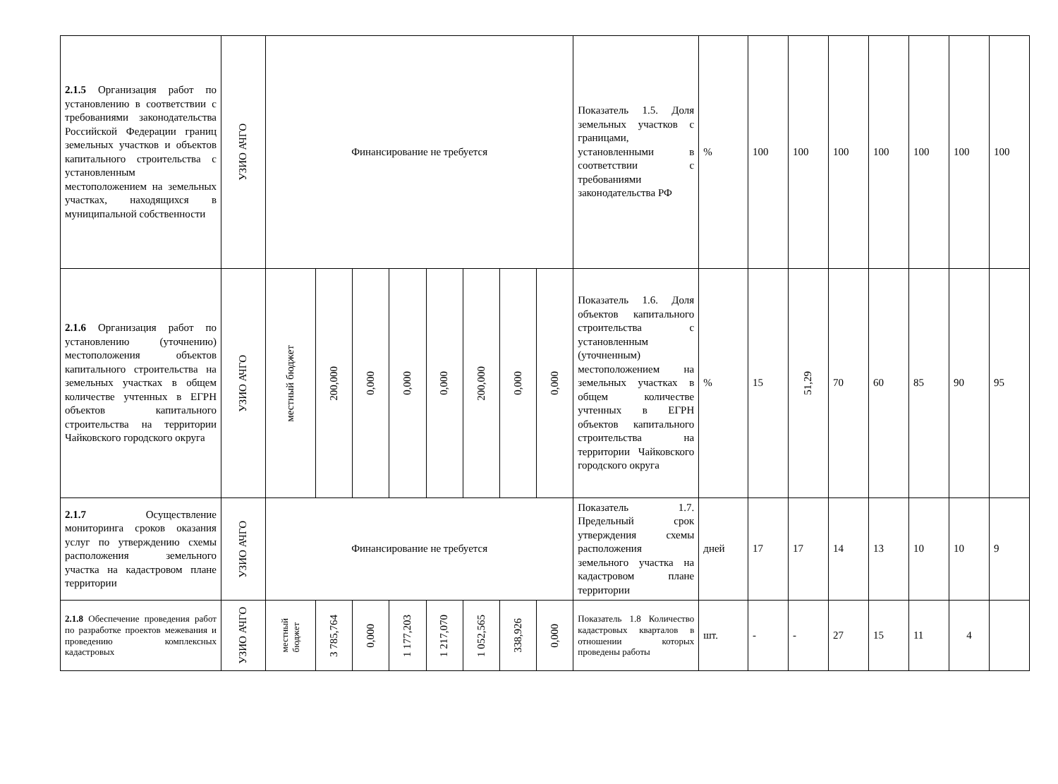| 2.1.5 Организация работ по установлению в соответствии с требованиями законодательства Российской Федерации границ земельных участков и объектов капитального строительства с установленным местоположением на земельных участках, находящихся в муниципальной собственности | УЗИО АЧГО | Финансирование не требуется | | | | | | | | Показатель 1.5. Доля земельных участков с границами, установленными в соответствии с требованиями законодательства РФ | % | 100 | 100 | 100 | 100 | 100 | 100 | 100 |
| 2.1.6 Организация работ по установлению (уточнению) местоположения объектов капитального строительства на земельных участках в общем количестве учтенных в ЕГРН объектов капитального строительства на территории Чайковского городского округа | УЗИО АЧГО | местный бюджет | 200,000 | 0,000 | 0,000 | 0,000 | 200,000 | 0,000 | 0,000 | Показатель 1.6. Доля объектов капитального строительства с установленным (уточненным) местоположением на земельных участках в общем количестве учтенных в ЕГРН объектов капитального строительства на территории Чайковского городского округа | % | 15 | 51,29 | 70 | 60 | 85 | 90 | 95 |
| 2.1.7 Осуществление мониторинга сроков оказания услуг по утверждению схемы расположения земельного участка на кадастровом плане территории | УЗИО АЧГО | Финансирование не требуется | | | | | | | | Показатель 1.7. Предельный срок утверждения схемы расположения земельного участка на кадастровом плане территории | дней | 17 | 17 | 14 | 13 | 10 | 10 | 9 |
| 2.1.8 Обеспечение проведения работ по разработке проектов межевания и проведению комплексных кадастровых | УЗИО АЧГО | местный бюджет | 3 785,764 | 0,000 | 1 177,203 | 1 217,070 | 1 052,565 | 338,926 | 0,000 | Показатель 1.8 Количество кадастровых кварталов в отношении которых проведены работы | шт. | - | - | 27 | 15 | 11 | 4 | |